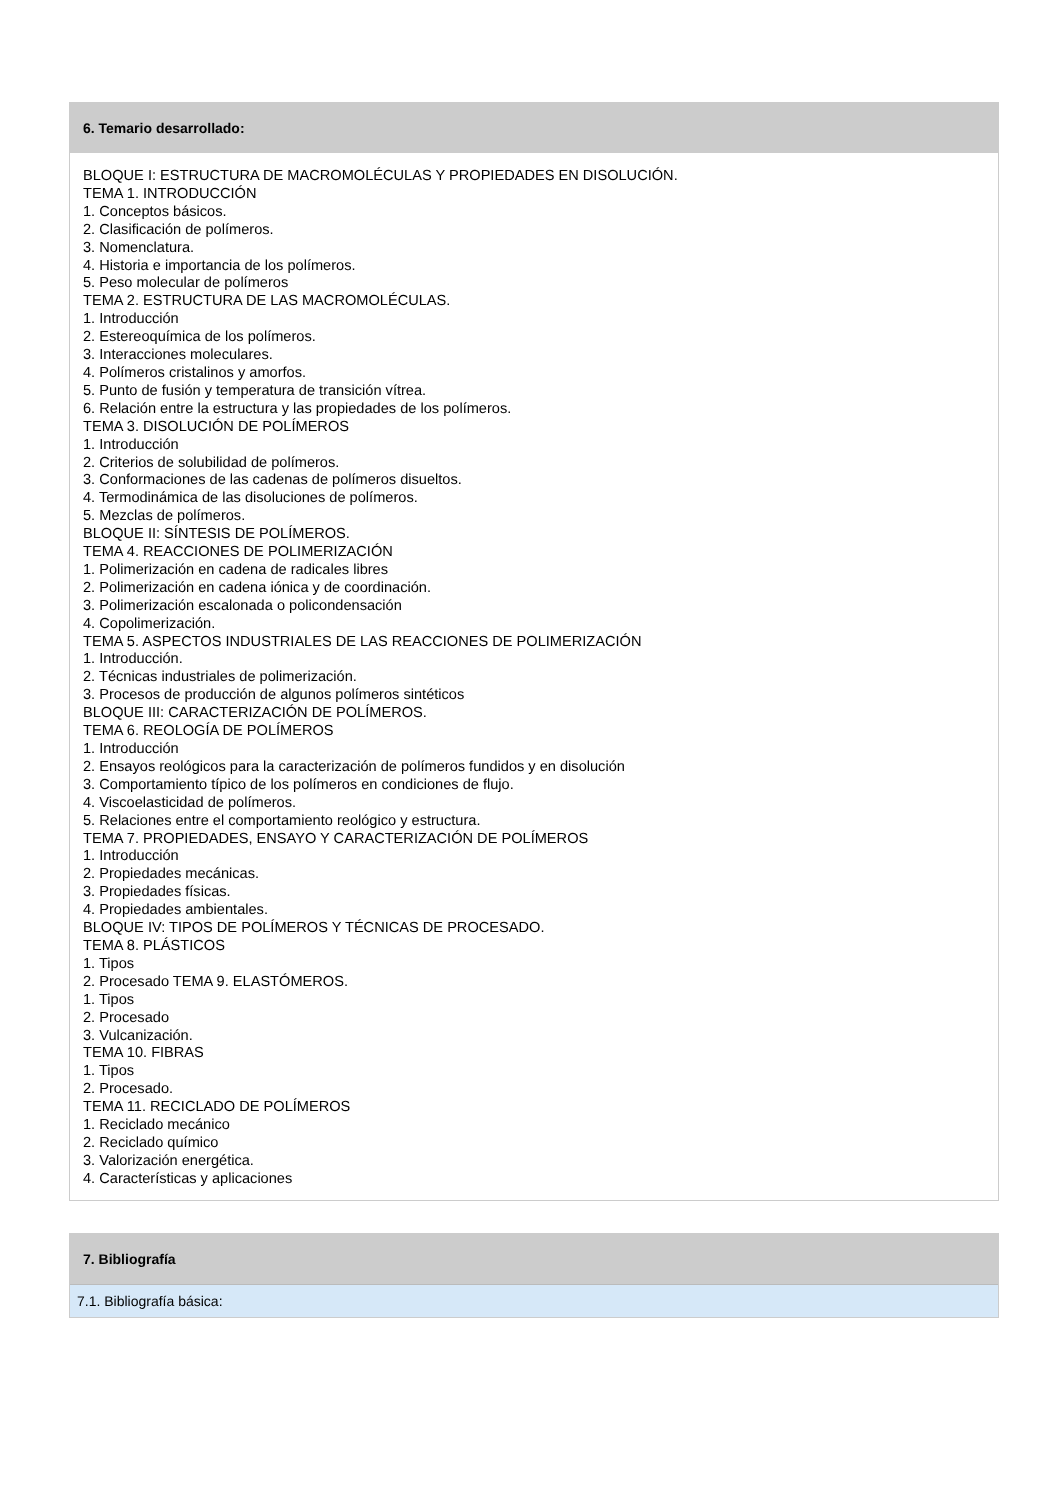6. Temario desarrollado:
BLOQUE I: ESTRUCTURA DE MACROMOLÉCULAS Y PROPIEDADES EN DISOLUCIÓN.
TEMA 1. INTRODUCCIÓN
1. Conceptos básicos.
2. Clasificación de polímeros.
3. Nomenclatura.
4. Historia e importancia de los polímeros.
5. Peso molecular de polímeros
TEMA 2. ESTRUCTURA DE LAS MACROMOLÉCULAS.
1. Introducción
2. Estereoquímica de los polímeros.
3. Interacciones moleculares.
4. Polímeros cristalinos y amorfos.
5. Punto de fusión y temperatura de transición vítrea.
6. Relación entre la estructura y las propiedades de los polímeros.
TEMA 3. DISOLUCIÓN DE POLÍMEROS
1. Introducción
2. Criterios de solubilidad de polímeros.
3. Conformaciones de las cadenas de polímeros disueltos.
4. Termodinámica de las disoluciones de polímeros.
5. Mezclas de polímeros.
BLOQUE II: SÍNTESIS DE POLÍMEROS.
TEMA 4. REACCIONES DE POLIMERIZACIÓN
1. Polimerización en cadena de radicales libres
2. Polimerización en cadena iónica y de coordinación.
3. Polimerización escalonada o policondensación
4. Copolimerización.
TEMA 5. ASPECTOS INDUSTRIALES DE LAS REACCIONES DE POLIMERIZACIÓN
1. Introducción.
2. Técnicas industriales de polimerización.
3. Procesos de producción de algunos polímeros sintéticos
BLOQUE III: CARACTERIZACIÓN DE POLÍMEROS.
TEMA 6. REOLOGÍA DE POLÍMEROS
1. Introducción
2. Ensayos reológicos para la caracterización de polímeros fundidos y en disolución
3. Comportamiento típico de los polímeros en condiciones de flujo.
4. Viscoelasticidad de polímeros.
5. Relaciones entre el comportamiento reológico y estructura.
TEMA 7. PROPIEDADES, ENSAYO Y CARACTERIZACIÓN DE POLÍMEROS
1. Introducción
2. Propiedades mecánicas.
3. Propiedades físicas.
4. Propiedades ambientales.
BLOQUE IV: TIPOS DE POLÍMEROS Y TÉCNICAS DE PROCESADO.
TEMA 8. PLÁSTICOS
1. Tipos
2. Procesado TEMA 9. ELASTÓMEROS.
1. Tipos
2. Procesado
3. Vulcanización.
TEMA 10. FIBRAS
1. Tipos
2. Procesado.
TEMA 11. RECICLADO DE POLÍMEROS
1. Reciclado mecánico
2. Reciclado químico
3. Valorización energética.
4. Características y aplicaciones
7. Bibliografía
7.1. Bibliografía básica: